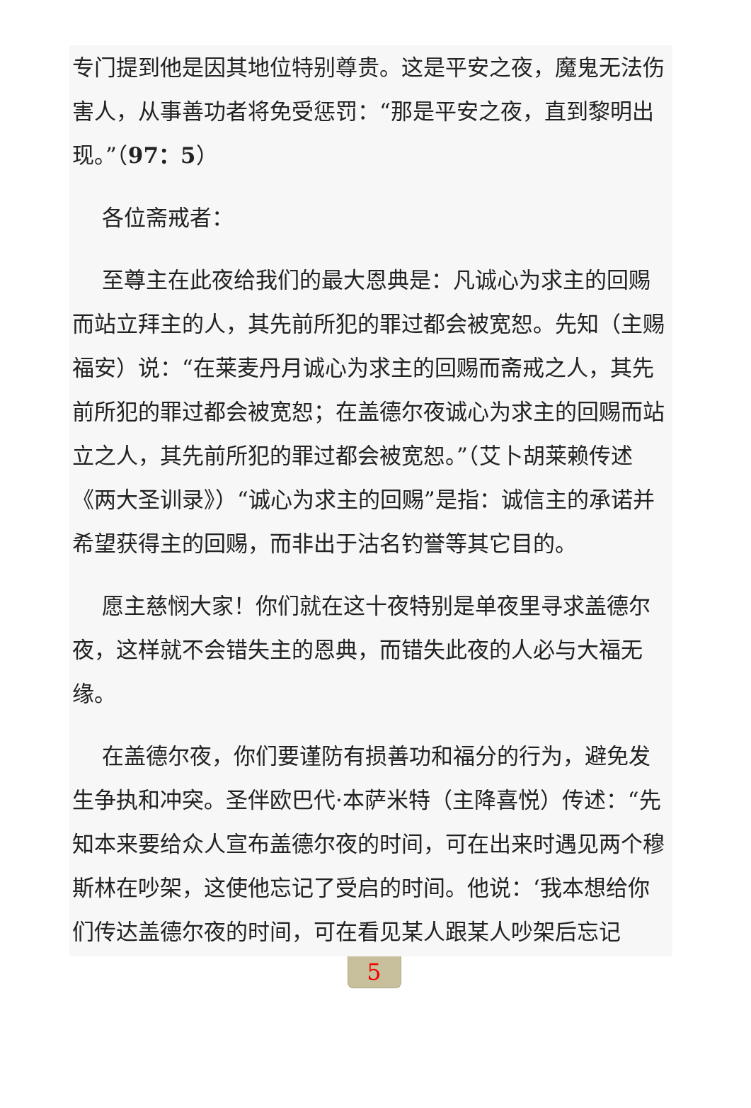专门提到他是因其地位特别尊贵。这是平安之夜，魔鬼无法伤害人，从事善功者将免受惩罚：“那是平安之夜，直到黎明出现。”（97：5）
各位斋戒者：
至尊主在此夜给我们的最大恩典是：凡诚心为求主的回赐而站立拜主的人，其先前所犯的罪过都会被宽恕。先知（主赐福安）说：“在莱麦丹月诚心为求主的回赐而斋戒之人，其先前所犯的罪过都会被宽恕；在盖德尔夜诚心为求主的回赐而站立之人，其先前所犯的罪过都会被宽恕。”（艾卜胡莱赖传述《两大圣训录》）“诚心为求主的回赐”是指：诚信主的承诺并希望获得主的回赐，而非出于沽名钓誉等其它目的。
愿主慈悯大家！你们就在这十夜特别是单夜里寻求盖德尔夜，这样就不会错失主的恩典，而错失此夜的人必与大福无缘。
在盖德尔夜，你们要谨防有损善功和福分的行为，避免发生争执和冲突。圣伴欧巴代·本萨米特（主降喜悦）传述：“先知本来要给众人宣布盖德尔夜的时间，可在出来时遇见两个穆斯林在吵架，这使他忘记了受启的时间。他说：‘我本想给你们传达盖德尔夜的时间，可在看见某人跟某人吵架后忘记
5